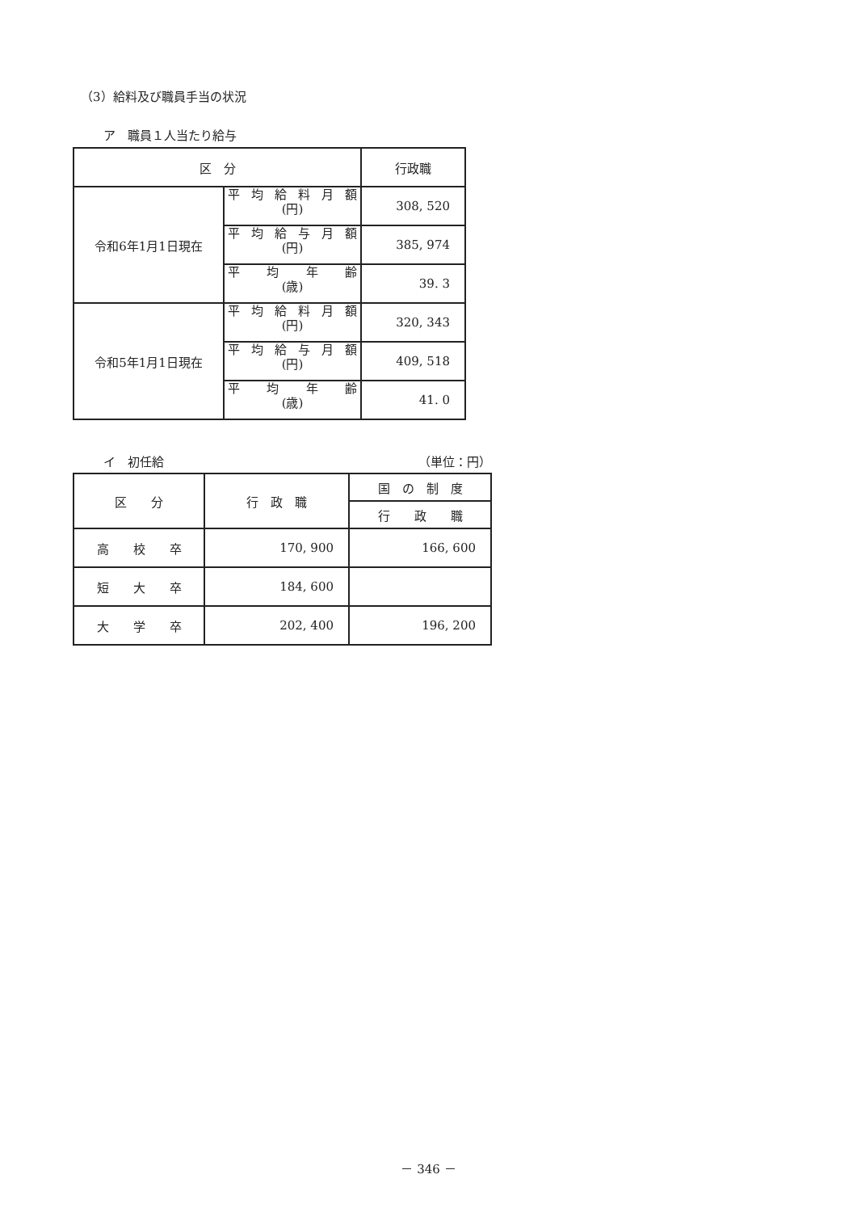（3）給料及び職員手当の状況
ア　職員１人当たり給与
| 区 分 | | 行政職 |
| 令和6年1月1日現在 | 平 均 給 料 月 額 (円) | 308, 520 |
| | 平 均 給 与 月 額 (円) | 385, 974 |
| | 平 均 年 齢 (歳) | 39. 3 |
| 令和5年1月1日現在 | 平 均 給 料 月 額 (円) | 320, 343 |
| | 平 均 給 与 月 額 (円) | 409, 518 |
| | 平 均 年 齢 (歳) | 41. 0 |
イ　初任給 （単位：円）
| 区 分 | 行 政 職 | 国 の 制 度 |
| | | 行 政 職 |
| 高 校 卒 | 170, 900 | 166, 600 |
| 短 大 卒 | 184, 600 | |
| 大 学 卒 | 202, 400 | 196, 200 |
－ 346 －